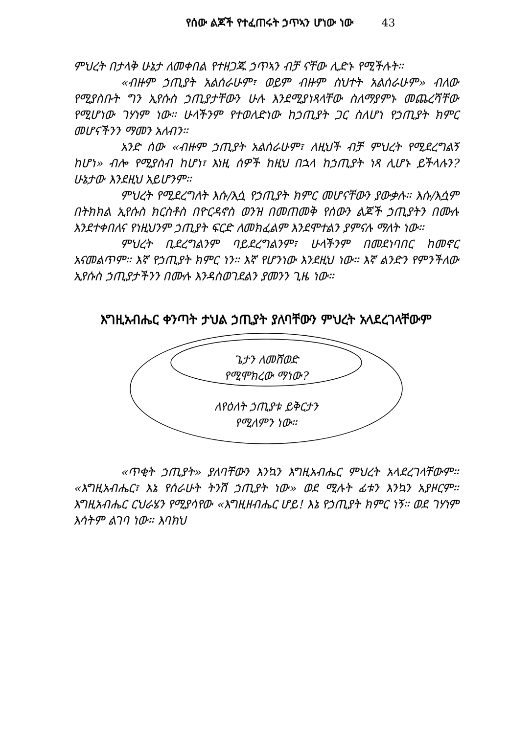የሰው ልጆች የተፈጠሩት ኃጥኣን ሆነው ነው 43
ምህረት በታላቅ ሁኔታ ለመቀበል የተዘጋጁ ኃጥኣን ብቻ ናቸው ሊድኑ የሚችሉት።
«ብዙም ኃጢያት አልሰራሁም፣ ወይም ብዙም ስህተት አልሰራሁም» ብለው የሚያስቡት ግን ኢየሱስ ኃጢያታቸውን ሁሉ እንደሚያነጻላቸው ስለማያምኑ መጨረሻቸው የሚሆነው ገሃነም ነው። ሁላችንም የተወለድነው ከኃጢያት ጋር ስለሆነ የኃጢያት ክምር መሆናችንን ማመን አለብን።
አንድ ሰው «ብዙም ኃጢያት አልሰራሁም፣ ለዚህች ብቻ ምህረት የሚደረግልኝ ከሆነ» ብሎ የሚያስብ ከሆነ፣ እነዚ ሰዎች ከዚህ በኋላ ከኃጢያት ነጻ ሊሆኑ ይችላሉን? ሁኔታው እንደዚህ አይሆንም።
ምህረት የሚደረግለት እሱ/እሷ የኃጢያት ክምር መሆናቸውን ያውቃሉ። እሱ/እሷም በትክክል ኢየሱስ ክርስቶስ በዮርዳኖስ ወንዝ በመጠመቅ የሰውን ልጆች ኃጢያትን በሙሉ እንደተቀበለና የነዚህንም ኃጢያት ፍርድ ለመክፈልም እንደሞተልን ያምናሉ ማለት ነው።
ምህረት ቢደረግልንም ባይደረግልንም፣ ሁላችንም በመደነባበር ከመኖር አናመልጥም። እኛ የኃጢያት ክምር ነን። እኛ የሆንነው እንደዚህ ነው። እኛ ልንድን የምንችለው ኢየሱስ ኃጢያታችንን በሙሉ እንዳስወገደልን ያመንን ጊዜ ነው።
እግዚአብሔር ቀንጣት ታህል ኃጢያት ያለባቸውን ምህረት አላደረገላቸውም
ጌታን ለመሸወድ
የሚሞክረው ማነው?
ለየዕለት ኃጢያቱ ይቅርታን
የሚለምን ነው።
«ጥቂት ኃጢያት» ያለባቸውን እንኳን እግዚአብሔር ምህረት አላደረገላቸውም። «እግዚአብሔር፣ እኔ የሰራሁት ትንሽ ኃጢያት ነው» ወደ ሚሉት ፊቱን እንኳን አያዞርም። እግዚአብሔር ርህራሄን የሚያሳየው «እግዚዘብሔር ሆይ! እኔ የኃጢያት ክምር ነኝ። ወደ ገሃነም እሳትም ልገባ ነው። እባክህ